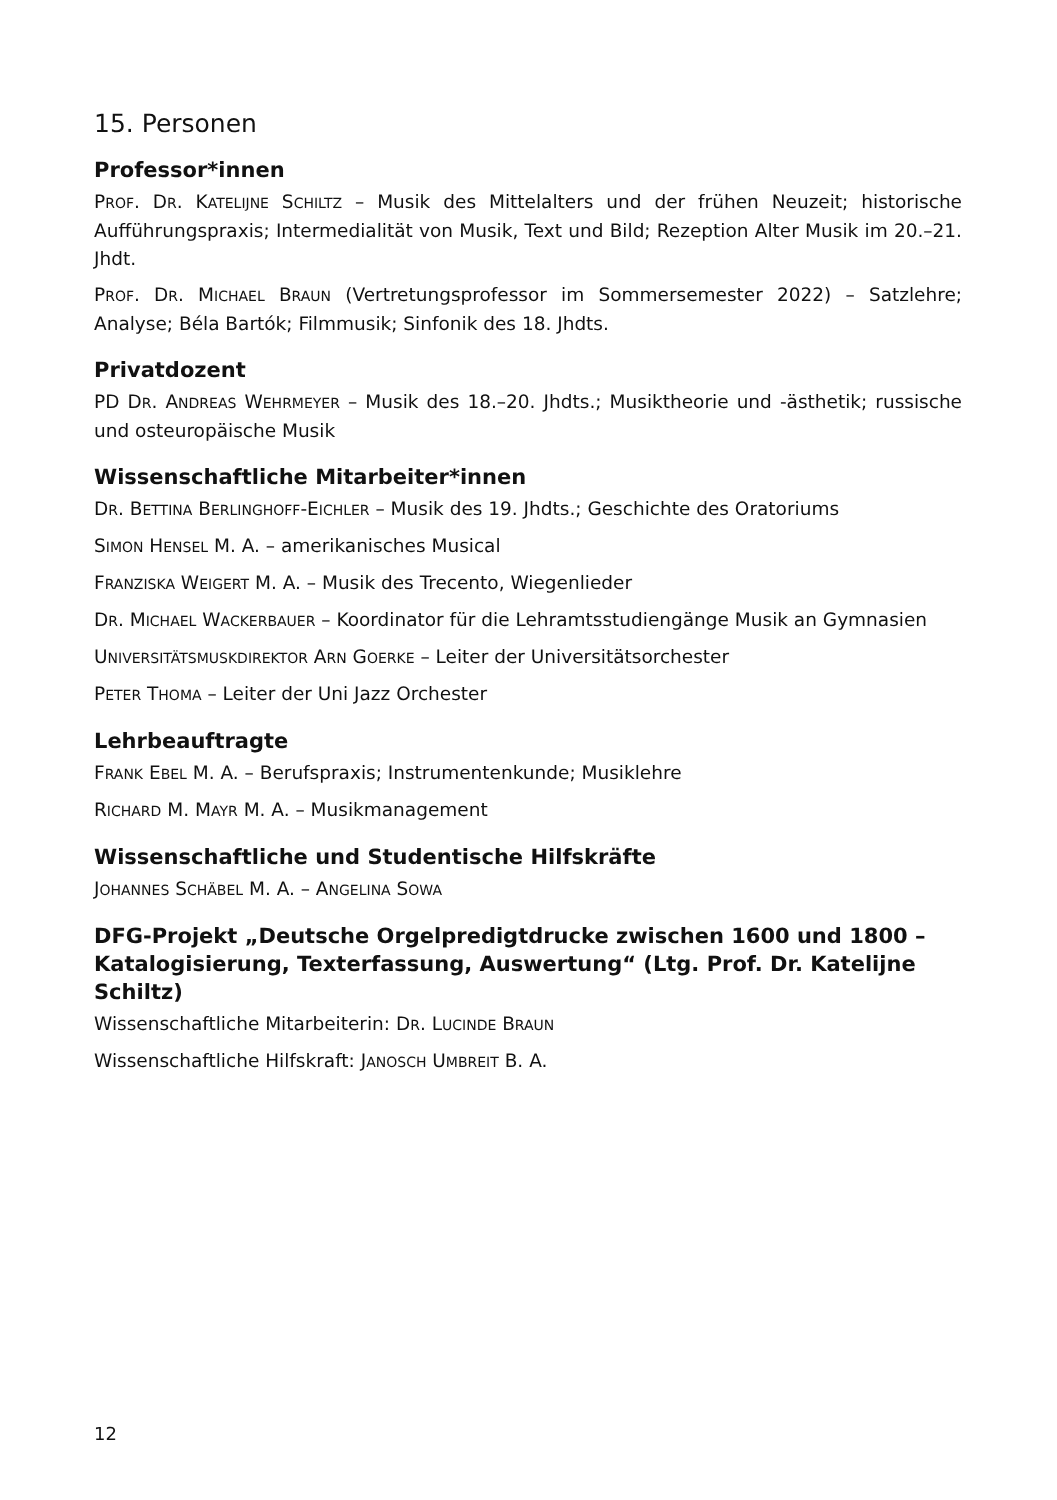15. Personen
Professor*innen
PROF. DR. KATELIJNE SCHILTZ – Musik des Mittelalters und der frühen Neuzeit; historische Aufführungspraxis; Intermedialität von Musik, Text und Bild; Rezeption Alter Musik im 20.–21. Jhdt.
PROF. DR. MICHAEL BRAUN (Vertretungsprofessor im Sommersemester 2022) – Satzlehre; Analyse; Béla Bartók; Filmmusik; Sinfonik des 18. Jhdts.
Privatdozent
PD DR. ANDREAS WEHRMEYER – Musik des 18.–20. Jhdts.; Musiktheorie und -ästhetik; russische und osteuropäische Musik
Wissenschaftliche Mitarbeiter*innen
DR. BETTINA BERLINGHOFF-EICHLER – Musik des 19. Jhdts.; Geschichte des Oratoriums
SIMON HENSEL M. A. – amerikanisches Musical
FRANZISKA WEIGERT M. A. – Musik des Trecento, Wiegenlieder
DR. MICHAEL WACKERBAUER – Koordinator für die Lehramtsstudiengänge Musik an Gymnasien
UNIVERSITÄTSMUSKDIREKTOR ARN GOERKE – Leiter der Universitätsorchester
PETER THOMA – Leiter der Uni Jazz Orchester
Lehrbeauftragte
FRANK EBEL M. A. – Berufspraxis; Instrumentenkunde; Musiklehre
RICHARD M. MAYR M. A. – Musikmanagement
Wissenschaftliche und Studentische Hilfskräfte
JOHANNES SCHÄBEL M. A. – ANGELINA SOWA
DFG-Projekt „Deutsche Orgelpredigtdrucke zwischen 1600 und 1800 – Katalogisierung, Texterfassung, Auswertung“ (Ltg. Prof. Dr. Katelijne Schiltz)
Wissenschaftliche Mitarbeiterin: DR. LUCINDE BRAUN
Wissenschaftliche Hilfskraft: JANOSCH UMBREIT B. A.
12